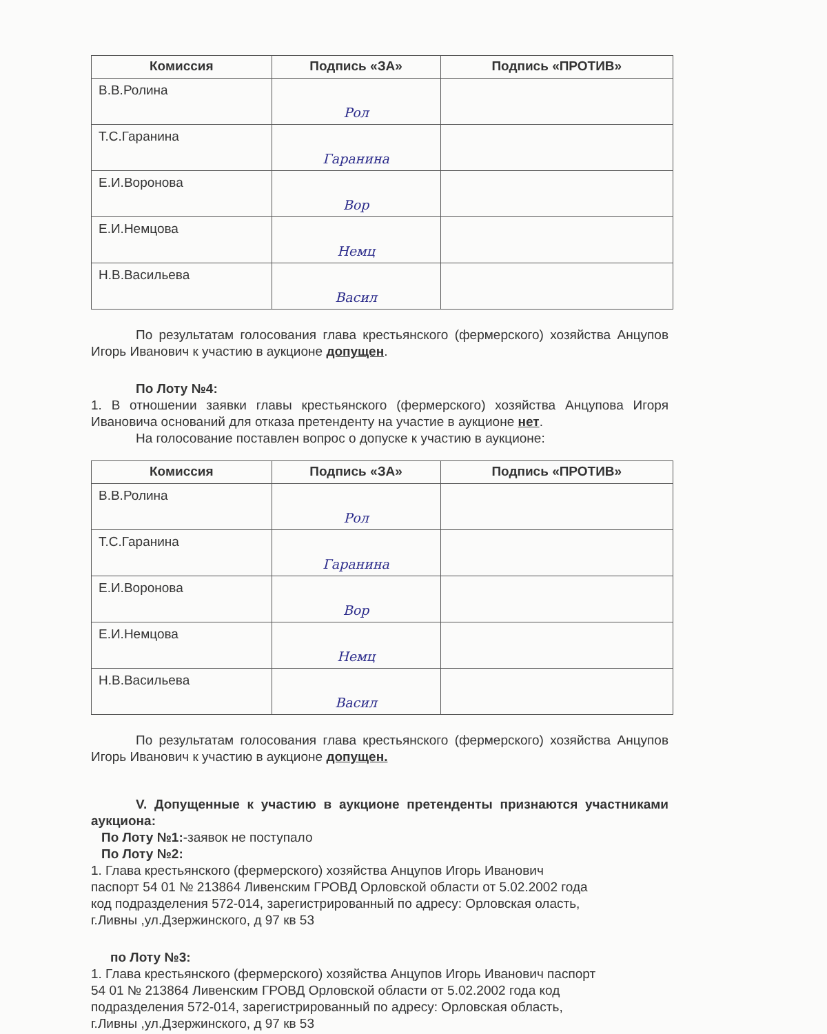| Комиссия | Подпись «ЗА» | Подпись «ПРОТИВ» |
| --- | --- | --- |
| В.В.Ролина | Рол | |
| Т.С.Гаранина | Гаранина | |
| Е.И.Воронова | Вор | |
| Е.И.Немцова | Немц | |
| Н.В.Васильева | Васил | |
По результатам голосования глава крестьянского (фермерского) хозяйства Анцупов Игорь Иванович к участию в аукционе допущен.
По Лоту №4:
1. В отношении заявки главы крестьянского (фермерского) хозяйства Анцупова Игоря Ивановича оснований для отказа претенденту на участие в аукционе нет.
На голосование поставлен вопрос о допуске к участию в аукционе:
| Комиссия | Подпись «ЗА» | Подпись «ПРОТИВ» |
| --- | --- | --- |
| В.В.Ролина | Рол | |
| Т.С.Гаранина | Гаранина | |
| Е.И.Воронова | Вор | |
| Е.И.Немцова | Немц | |
| Н.В.Васильева | Васил | |
По результатам голосования глава крестьянского (фермерского) хозяйства Анцупов Игорь Иванович к участию в аукционе допущен.
V. Допущенные к участию в аукционе претенденты признаются участниками аукциона:
По Лоту №1:-заявок не поступало
По Лоту №2:
1. Глава крестьянского (фермерского) хозяйства Анцупов Игорь Иванович
паспорт 54 01 № 213864 Ливенским ГРОВД Орловской области от 5.02.2002 года
код подразделения 572-014, зарегистрированный по адресу: Орловская оласть,
г.Ливны ,ул.Дзержинского, д 97 кв 53
по Лоту №3:
1. Глава крестьянского (фермерского) хозяйства Анцупов Игорь Иванович паспорт
54 01 № 213864 Ливенским ГРОВД Орловской области от 5.02.2002 года код
подразделения 572-014, зарегистрированный по адресу: Орловская область,
г.Ливны ,ул.Дзержинского, д 97 кв 53